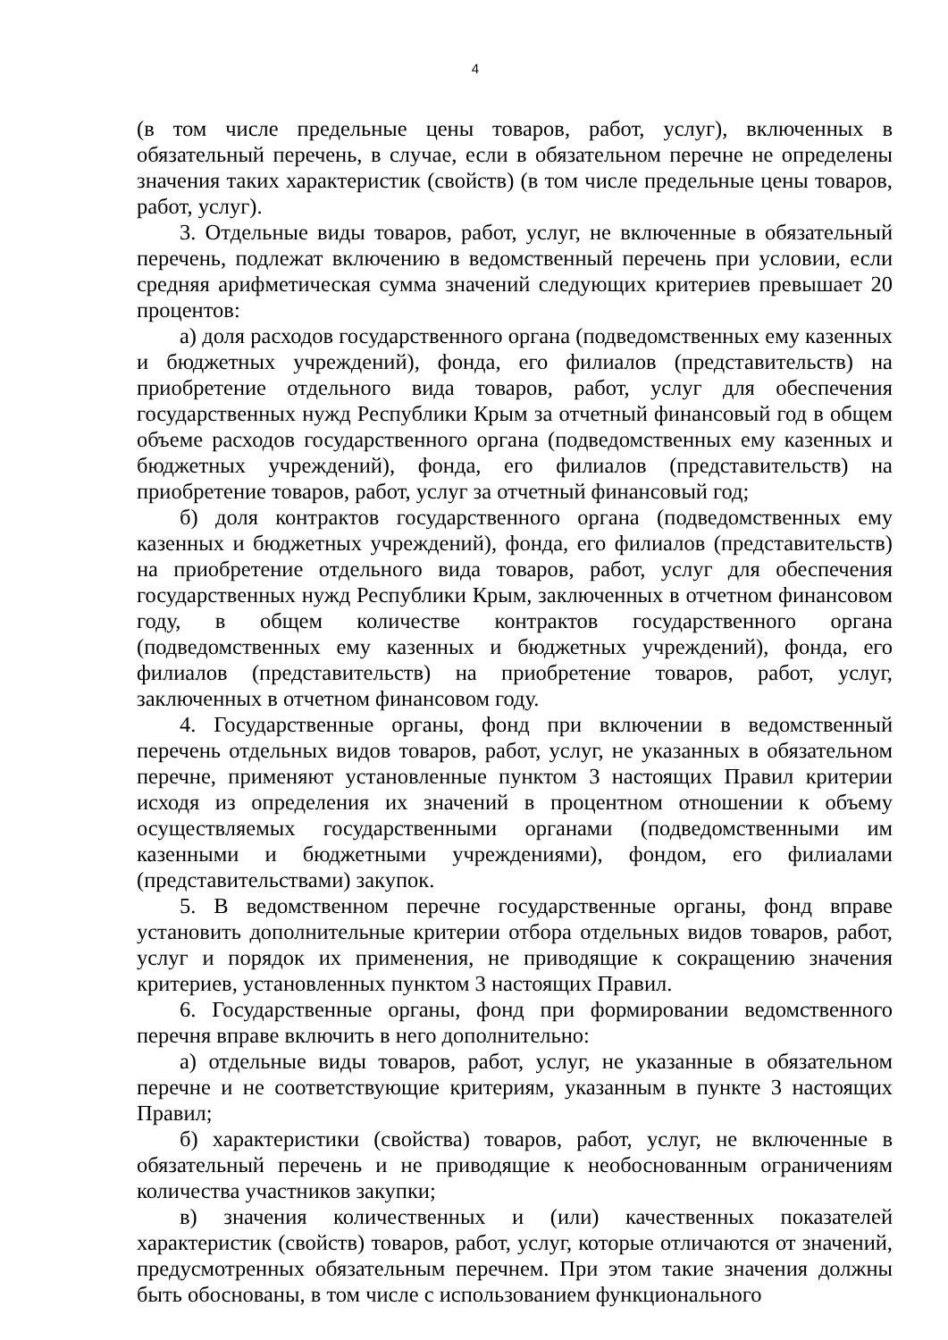4
(в том числе предельные цены товаров, работ, услуг), включенных в обязательный перечень, в случае, если в обязательном перечне не определены значения таких характеристик (свойств) (в том числе предельные цены товаров, работ, услуг).
3. Отдельные виды товаров, работ, услуг, не включенные в обязательный перечень, подлежат включению в ведомственный перечень при условии, если средняя арифметическая сумма значений следующих критериев превышает 20 процентов:
а) доля расходов государственного органа (подведомственных ему казенных и бюджетных учреждений), фонда, его филиалов (представительств) на приобретение отдельного вида товаров, работ, услуг для обеспечения государственных нужд Республики Крым за отчетный финансовый год в общем объеме расходов государственного органа (подведомственных ему казенных и бюджетных учреждений), фонда, его филиалов (представительств) на приобретение товаров, работ, услуг за отчетный финансовый год;
б) доля контрактов государственного органа (подведомственных ему казенных и бюджетных учреждений), фонда, его филиалов (представительств) на приобретение отдельного вида товаров, работ, услуг для обеспечения государственных нужд Республики Крым, заключенных в отчетном финансовом году, в общем количестве контрактов государственного органа (подведомственных ему казенных и бюджетных учреждений), фонда, его филиалов (представительств) на приобретение товаров, работ, услуг, заключенных в отчетном финансовом году.
4. Государственные органы, фонд при включении в ведомственный перечень отдельных видов товаров, работ, услуг, не указанных в обязательном перечне, применяют установленные пунктом 3 настоящих Правил критерии исходя из определения их значений в процентном отношении к объему осуществляемых государственными органами (подведомственными им казенными и бюджетными учреждениями), фондом, его филиалами (представительствами) закупок.
5. В ведомственном перечне государственные органы, фонд вправе установить дополнительные критерии отбора отдельных видов товаров, работ, услуг и порядок их применения, не приводящие к сокращению значения критериев, установленных пунктом 3 настоящих Правил.
6. Государственные органы, фонд при формировании ведомственного перечня вправе включить в него дополнительно:
а) отдельные виды товаров, работ, услуг, не указанные в обязательном перечне и не соответствующие критериям, указанным в пункте 3 настоящих Правил;
б) характеристики (свойства) товаров, работ, услуг, не включенные в обязательный перечень и не приводящие к необоснованным ограничениям количества участников закупки;
в) значения количественных и (или) качественных показателей характеристик (свойств) товаров, работ, услуг, которые отличаются от значений, предусмотренных обязательным перечнем. При этом такие значения должны быть обоснованы, в том числе с использованием функционального